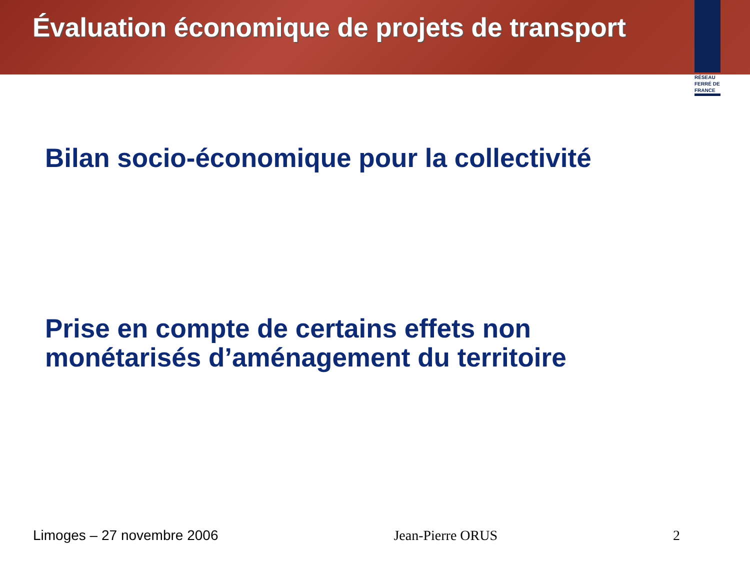Évaluation économique de projets de transport
RÉSEAU
FERRÉ DE
FRANCE
Bilan socio-économique pour la collectivité
Prise en compte de certains effets non
monétarisés d’aménagement du territoire
Limoges – 27 novembre 2006 Jean-Pierre ORUS 2